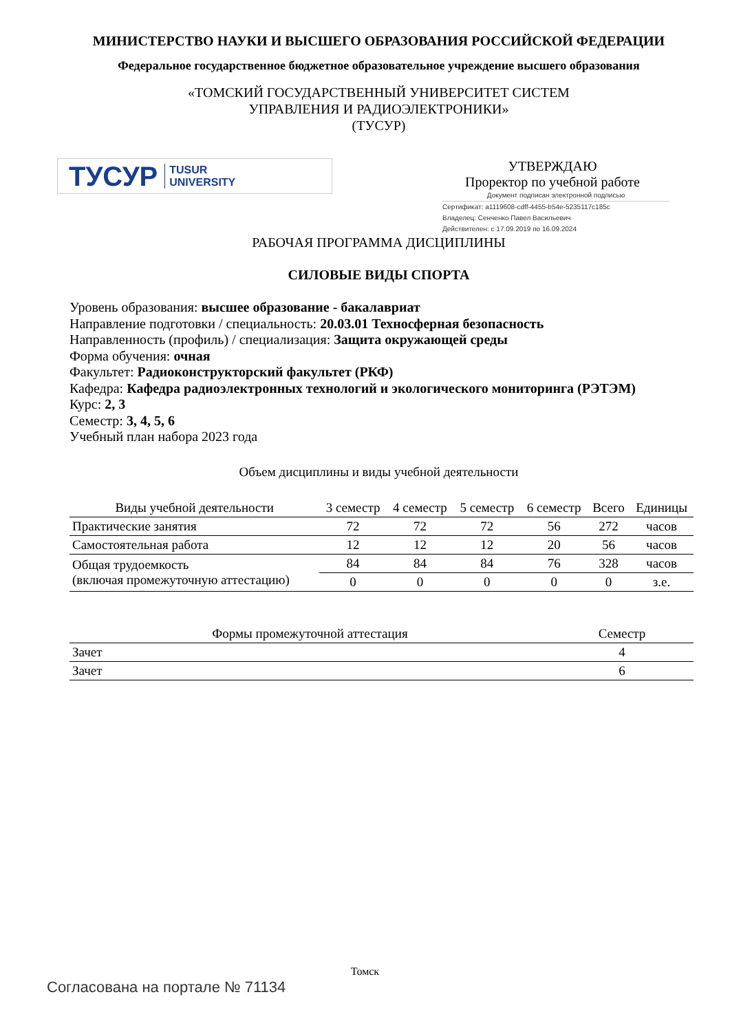МИНИСТЕРСТВО НАУКИ И ВЫСШЕГО ОБРАЗОВАНИЯ РОССИЙСКОЙ ФЕДЕРАЦИИ
Федеральное государственное бюджетное образовательное учреждение высшего образования
«ТОМСКИЙ ГОСУДАРСТВЕННЫЙ УНИВЕРСИТЕТ СИСТЕМ
УПРАВЛЕНИЯ И РАДИОЭЛЕКТРОНИКИ»
(ТУСУР)
ТУСУР TUSUR
UNIVERSITY
УТВЕРЖДАЮ
Проректор по учебной работе
Документ подписан электронной подписью
Сертификат: a1119608-cdff-4455-b54e-5235117c185c
Владелец: Сенченко Павел Васильевич
Действителен: с 17.09.2019 по 16.09.2024
РАБОЧАЯ ПРОГРАММА ДИСЦИПЛИНЫ
СИЛОВЫЕ ВИДЫ СПОРТА
Уровень образования: высшее образование - бакалавриат
Направление подготовки / специальность: 20.03.01 Техносферная безопасность
Направленность (профиль) / специализация: Защита окружающей среды
Форма обучения: очная
Факультет: Радиоконструкторский факультет (РКФ)
Кафедра: Кафедра радиоэлектронных технологий и экологического мониторинга (РЭТЭМ)
Курс: 2, 3
Семестр: 3, 4, 5, 6
Учебный план набора 2023 года
Объем дисциплины и виды учебной деятельности
| Виды учебной деятельности | 3 семестр | 4 семестр | 5 семестр | 6 семестр | Всего | Единицы |
| --- | --- | --- | --- | --- | --- | --- |
| Практические занятия | 72 | 72 | 72 | 56 | 272 | часов |
| Самостоятельная работа | 12 | 12 | 12 | 20 | 56 | часов |
| Общая трудоемкость (включая промежуточную аттестацию) | 84 | 84 | 84 | 76 | 328 | часов |
| | 0 | 0 | 0 | 0 | 0 | з.е. |
| Формы промежуточной аттестация | Семестр |
| --- | --- |
| Зачет | 4 |
| Зачет | 6 |
Томск
Согласована на портале № 71134